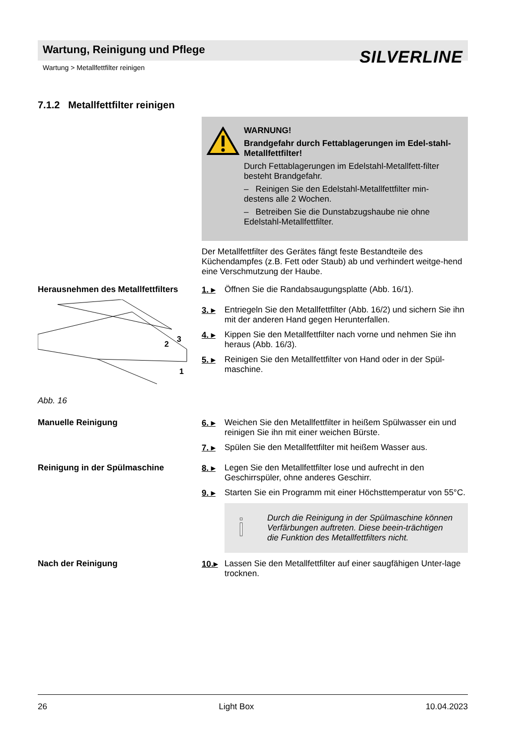Wartung, Reinigung und Pflege
SILVERLINE
Wartung > Metallfettfilter reinigen
7.1.2 Metallfettfilter reinigen
WARNUNG!
Brandgefahr durch Fettablagerungen im Edel-stahl-Metallfettfilter!
Durch Fettablagerungen im Edelstahl-Metallfett-filter besteht Brandgefahr.
– Reinigen Sie den Edelstahl-Metallfettfilter min-destens alle 2 Wochen.
– Betreiben Sie die Dunstabzugshaube nie ohne Edelstahl-Metallfettfilter.
Der Metallfettfilter des Gerätes fängt feste Bestandteile des Küchendampfes (z.B. Fett oder Staub) ab und verhindert weitge-hend eine Verschmutzung der Haube.
Herausnehmen des Metallfettfilters
3
2
1
Abb. 16
1. ▸ Öffnen Sie die Randabsaugungsplatte (Abb. 16/1).
3. ▸ Entriegeln Sie den Metallfettfilter (Abb. 16/2) und sichern Sie ihn mit der anderen Hand gegen Herunterfallen.
4. ▸ Kippen Sie den Metallfettfilter nach vorne und nehmen Sie ihn heraus (Abb. 16/3).
5. ▸ Reinigen Sie den Metallfettfilter von Hand oder in der Spül-maschine.
Manuelle Reinigung 6. ▸ Weichen Sie den Metallfettfilter in heißem Spülwasser ein und reinigen Sie ihn mit einer weichen Bürste.
7. ▸ Spülen Sie den Metallfettfilter mit heißem Wasser aus.
Reinigung in der Spülmaschine 8. ▸ Legen Sie den Metallfettfilter lose und aufrecht in den Geschirrspüler, ohne anderes Geschirr.
9. ▸ Starten Sie ein Programm mit einer Höchsttemperatur von 55°C.
i Durch die Reinigung in der Spülmaschine können Verfärbungen auftreten. Diese beein-trächtigen die Funktion des Metallfettfilters nicht.
Nach der Reinigung 10.▸ Lassen Sie den Metallfettfilter auf einer saugfähigen Unter-lage trocknen.
26 Light Box 10.04.2023